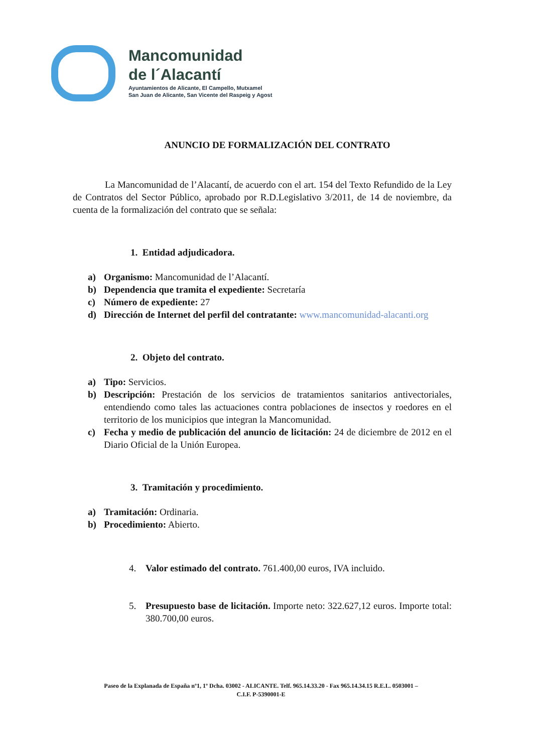Mancomunidad
de l´Alacantí
Ayuntamientos de Alicante, El Campello, Mutxamel
San Juan de Alicante, San Vicente del Raspeig y Agost
ANUNCIO DE FORMALIZACIÓN DEL CONTRATO
La Mancomunidad de l’Alacantí, de acuerdo con el art. 154 del Texto Refundido de la Ley de Contratos del Sector Público, aprobado por R.D.Legislativo 3/2011, de 14 de noviembre, da cuenta de la formalización del contrato que se señala:
1. Entidad adjudicadora.
a) Organismo: Mancomunidad de l’Alacantí.
b) Dependencia que tramita el expediente: Secretaría
c) Número de expediente: 27
d) Dirección de Internet del perfil del contratante: www.mancomunidad-alacanti.org
2. Objeto del contrato.
a) Tipo: Servicios.
b) Descripción: Prestación de los servicios de tratamientos sanitarios antivectoriales, entendiendo como tales las actuaciones contra poblaciones de insectos y roedores en el territorio de los municipios que integran la Mancomunidad.
c) Fecha y medio de publicación del anuncio de licitación: 24 de diciembre de 2012 en el Diario Oficial de la Unión Europea.
3. Tramitación y procedimiento.
a) Tramitación: Ordinaria.
b) Procedimiento: Abierto.
4. Valor estimado del contrato. 761.400,00 euros, IVA incluido.
5. Presupuesto base de licitación. Importe neto: 322.627,12 euros. Importe total: 380.700,00 euros.
Paseo de la Explanada de España nº1, 1º Dcha. 03002 - ALICANTE. Telf. 965.14.33.20 - Fax 965.14.34.15 R.E.L. 0503001 –
C.I.F. P-5390001-E